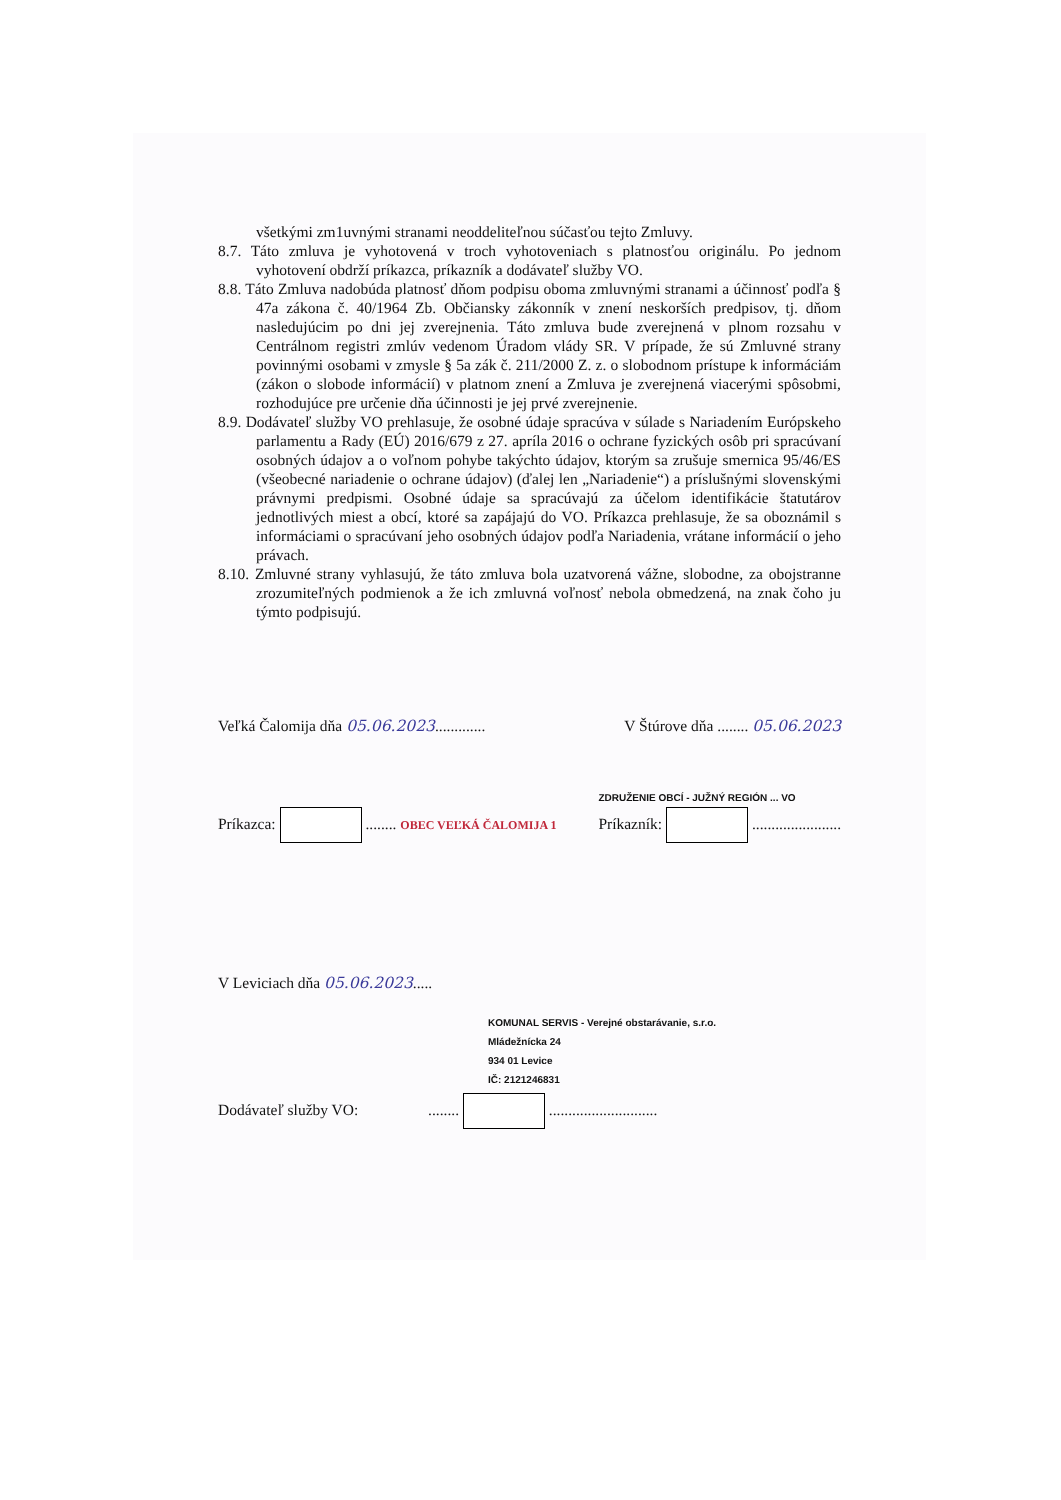všetkými zm1uvnými stranami neoddeliteľnou súčasťou tejto Zmluvy.
8.7. Táto zmluva je vyhotovená v troch vyhotoveniach s platnosťou originálu. Po jednom vyhotovení obdrží príkazca, príkazník a dodávateľ služby VO.
8.8. Táto Zmluva nadobúda platnosť dňom podpisu oboma zmluvnými stranami a účinnosť podľa § 47a zákona č. 40/1964 Zb. Občiansky zákonník v znení neskorších predpisov, tj. dňom nasledujúcim po dni jej zverejnenia. Táto zmluva bude zverejnená v plnom rozsahu v Centrálnom registri zmlúv vedenom Úradom vlády SR. V prípade, že sú Zmluvné strany povinnými osobami v zmysle § 5a zák č. 211/2000 Z. z. o slobodnom prístupe k informáciám (zákon o slobode informácií) v platnom znení a Zmluva je zverejnená viacerými spôsobmi, rozhodujúce pre určenie dňa účinnosti je jej prvé zverejnenie.
8.9. Dodávateľ služby VO prehlasuje, že osobné údaje spracúva v súlade s Nariadením Európskeho parlamentu a Rady (EÚ) 2016/679 z 27. apríla 2016 o ochrane fyzických osôb pri spracúvaní osobných údajov a o voľnom pohybe takýchto údajov, ktorým sa zrušuje smernica 95/46/ES (všeobecné nariadenie o ochrane údajov) (ďalej len „Nariadenie“) a príslušnými slovenskými právnymi predpismi. Osobné údaje sa spracúvajú za účelom identifikácie štatutárov jednotlivých miest a obcí, ktoré sa zapájajú do VO. Príkazca prehlasuje, že sa oboznámil s informáciami o spracúvaní jeho osobných údajov podľa Nariadenia, vrátane informácií o jeho právach.
8.10. Zmluvné strany vyhlasujú, že táto zmluva bola uzatvorená vážne, slobodne, za obojstranne zrozumiteľných podmienok a že ich zmluvná voľnosť nebola obmedzená, na znak čoho ju týmto podpisujú.
Veľká Čalomija dňa 05.06.2023............. V Štúrove dňa ........ 05.06.2023
Príkazca: ........ OBEC VEĽKÁ ČALOMIJA 1 ZDRUŽENIE OBCÍ - JUŽNÝ REGIÓN ... VO
Príkazník: .......................
V Leviciach dňa 05.06.2023.....
KOMUNAL SERVIS - Verejné obstarávanie, s.r.o.
Mládežnícka 24
934 01 Levice
IČ: 2121246831
Dodávateľ služby VO: ........ ............................